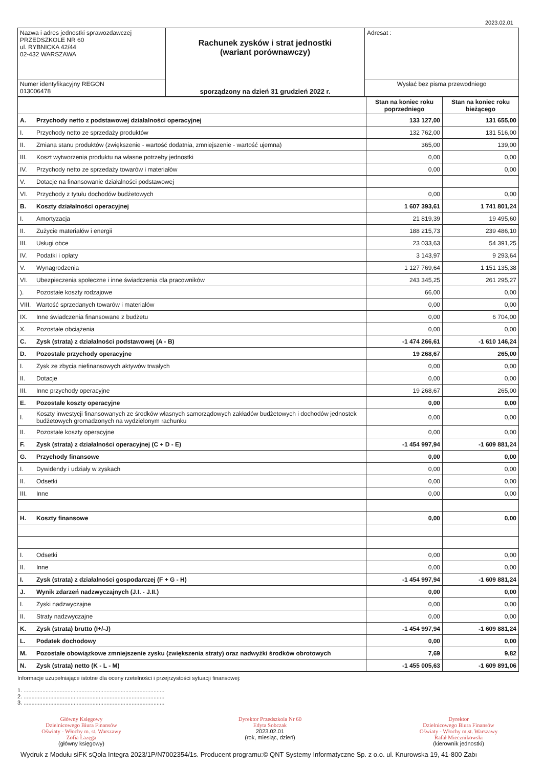2023.02.01
| Nazwa i adres jednostki sprawozdawczej PRZEDSZKOLE NR 60 ul. RYBNICKA 42/44 02-432 WARSZAWA | Rachunek zysków i strat jednostki (wariant porównawczy) sporządzony na dzień 31 grudzień 2022 r. | Adresat : |
| Numer identyfikacyjny REGON 013006478 | | Wysłać bez pisma przewodniego |
| | | Stan na koniec roku poprzedniego | Stan na koniec roku bieżącego |
| A. | Przychody netto z podstawowej działalności operacyjnej | 133 127,00 | 131 655,00 |
| I. | Przychody netto ze sprzedaży produktów | 132 762,00 | 131 516,00 |
| II. | Zmiana stanu produktów (zwiększenie - wartość dodatnia, zmniejszenie - wartość ujemna) | 365,00 | 139,00 |
| III. | Koszt wytworzenia produktu na własne potrzeby jednostki | 0,00 | 0,00 |
| IV. | Przychody netto ze sprzedaży towarów i materiałów | 0,00 | 0,00 |
| V. | Dotacje na finansowanie działalności podstawowej | | |
| VI. | Przychody z tytułu dochodów budżetowych | 0,00 | 0,00 |
| B. | Koszty działalności operacyjnej | 1 607 393,61 | 1 741 801,24 |
| I. | Amortyzacja | 21 819,39 | 19 495,60 |
| II. | Zużycie materiałów i energii | 188 215,73 | 239 486,10 |
| III. | Usługi obce | 23 033,63 | 54 391,25 |
| IV. | Podatki i opłaty | 3 143,97 | 9 293,64 |
| V. | Wynagrodzenia | 1 127 769,64 | 1 151 135,38 |
| VI. | Ubezpieczenia społeczne i inne świadczenia dla pracowników | 243 345,25 | 261 295,27 |
| ). | Pozostałe koszty rodzajowe | 66,00 | 0,00 |
| VIII. | Wartość sprzedanych towarów i materiałów | 0,00 | 0,00 |
| IX. | Inne świadczenia finansowane z budżetu | 0,00 | 6 704,00 |
| X. | Pozostałe obciążenia | 0,00 | 0,00 |
| C. | Zysk (strata) z działalności podstawowej (A - B) | -1 474 266,61 | -1 610 146,24 |
| D. | Pozostałe przychody operacyjne | 19 268,67 | 265,00 |
| I. | Zysk ze zbycia niefinansowych aktywów trwałych | 0,00 | 0,00 |
| II. | Dotacje | 0,00 | 0,00 |
| III. | Inne przychody operacyjne | 19 268,67 | 265,00 |
| E. | Pozostałe koszty operacyjne | 0,00 | 0,00 |
| I. | Koszty inwestycji finansowanych ze środków własnych samorządowych zakładów budżetowych i dochodów jednostek budżetowych gromadzonych na wydzielonym rachunku | 0,00 | 0,00 |
| II. | Pozostałe koszty operacyjne | 0,00 | 0,00 |
| F. | Zysk (strata) z działalności operacyjnej (C + D - E) | -1 454 997,94 | -1 609 881,24 |
| G. | Przychody finansowe | 0,00 | 0,00 |
| I. | Dywidendy i udziały w zyskach | 0,00 | 0,00 |
| II. | Odsetki | 0,00 | 0,00 |
| III. | Inne | 0,00 | 0,00 |
| H. | Koszty finansowe | 0,00 | 0,00 |
| I. | Odsetki | 0,00 | 0,00 |
| II. | Inne | 0,00 | 0,00 |
| I. | Zysk (strata) z działalności gospodarczej (F + G - H) | -1 454 997,94 | -1 609 881,24 |
| J. | Wynik zdarzeń nadzwyczajnych (J.I. - J.II.) | 0,00 | 0,00 |
| I. | Zyski nadzwyczajne | 0,00 | 0,00 |
| II. | Straty nadzwyczajne | 0,00 | 0,00 |
| K. | Zysk (strata) brutto (I+/-J) | -1 454 997,94 | -1 609 881,24 |
| L. | Podatek dochodowy | 0,00 | 0,00 |
| M. | Pozostałe obowiązkowe zmniejszenie zysku (zwiększenia straty) oraz nadwyżki środków obrotowych | 7,69 | 9,82 |
| N. | Zysk (strata) netto (K - L - M) | -1 455 005,63 | -1 609 891,06 |
Informacje uzupełniające istotne dla oceny rzetelności i przejrzystości sytuacji finansowej:
1. ..........................................................................................
2. ..........................................................................................
3. ..........................................................................................
Główny Księgowy
Dzielnicowego Biura Finansów
Oświaty - Włochy m. st. Warszawy
Zofia Łazęga
(główny księgowy)
Dyrektor Przedszkola Nr 60
Edyta Sobczak
2023.02.01
(rok, miesiąc, dzień)
Dyrektor
Dzielnicowego Biura Finansów
Oświaty - Włochy m.st. Warszawy
Rafał Miecznikowski
(kierownik jednostki)
Wydruk z Modułu siFK sQola Integra 2023/1P/N7002354/1s. Producent programu:© QNT Systemy Informatyczne Sp. z o.o. ul. Knurowska 19, 41-800 Zabı